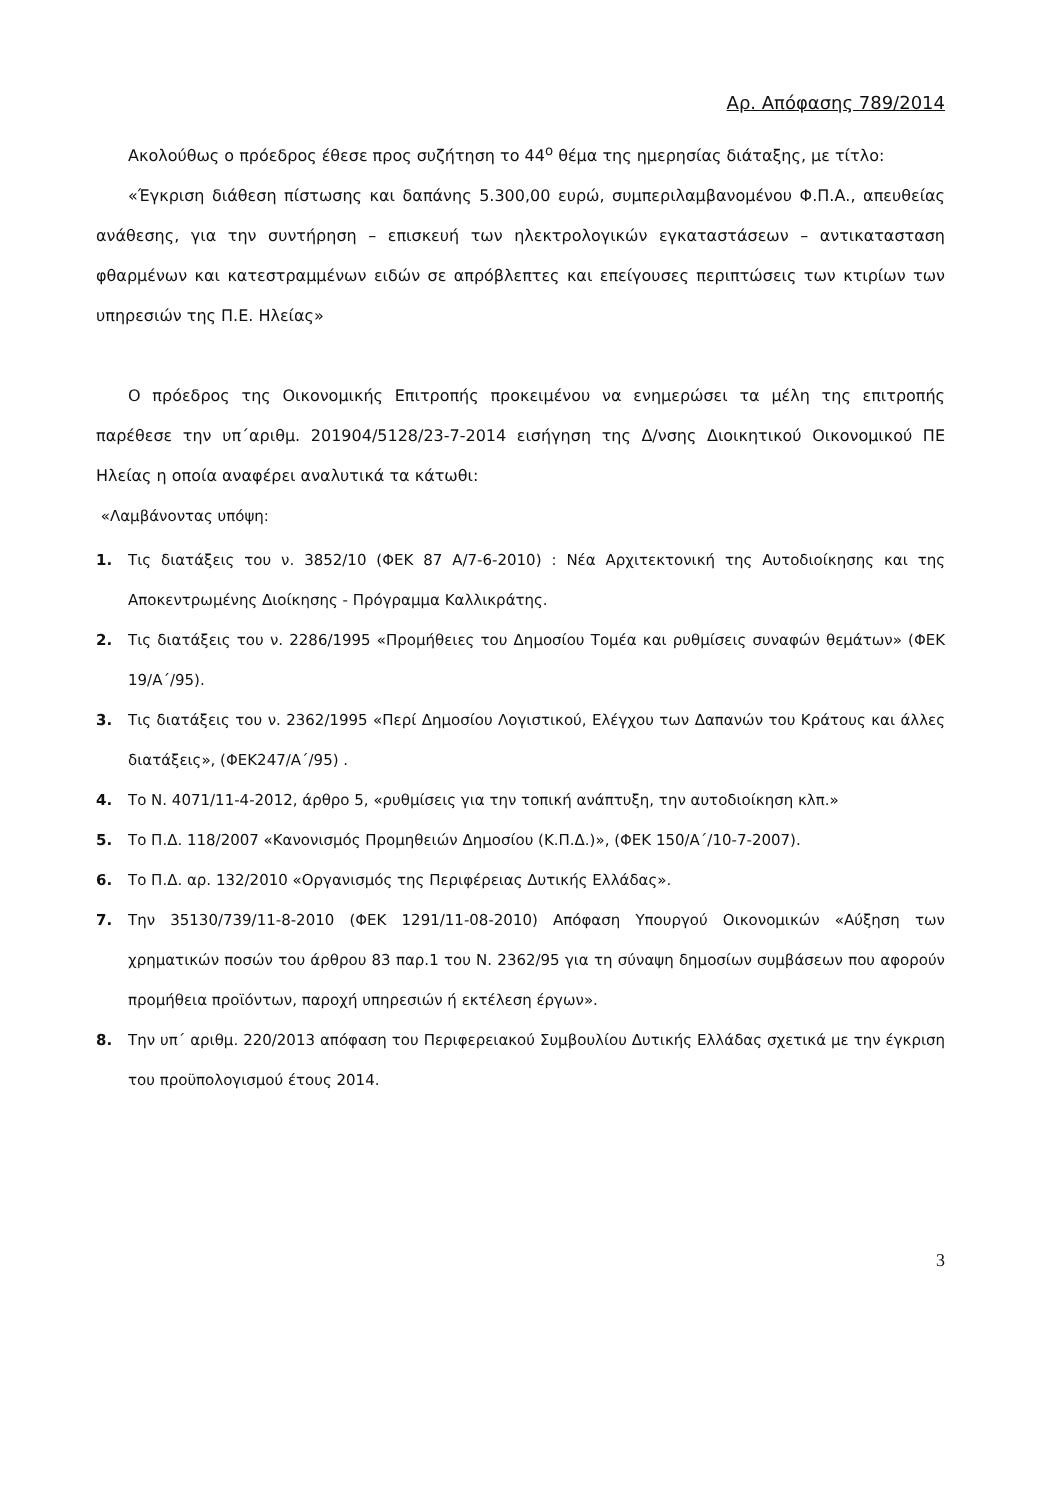Αρ. Απόφασης 789/2014
Ακολούθως ο πρόεδρος έθεσε προς συζήτηση το 44<sup>ο</sup> θέμα της ημερησίας διάταξης, με τίτλο:
«Έγκριση διάθεση πίστωσης και δαπάνης 5.300,00 ευρώ, συμπεριλαμβανομένου Φ.Π.Α., απευθείας ανάθεσης, για την συντήρηση – επισκευή των ηλεκτρολογικών εγκαταστάσεων – αντικατασταση φθαρμένων και κατεστραμμένων ειδών σε απρόβλεπτες και επείγουσες περιπτώσεις των κτιρίων των υπηρεσιών της Π.Ε. Ηλείας»
Ο πρόεδρος της Οικονομικής Επιτροπής προκειμένου να ενημερώσει τα μέλη της επιτροπής παρέθεσε την υπ΄αριθμ. 201904/5128/23-7-2014 εισήγηση της Δ/νσης Διοικητικού Οικονομικού ΠΕ Ηλείας η οποία αναφέρει αναλυτικά τα κάτωθι:
«Λαμβάνοντας υπόψη:
1. Τις διατάξεις του ν. 3852/10 (ΦΕΚ 87 Α/7-6-2010) : Νέα Αρχιτεκτονική της Αυτοδιοίκησης και της Αποκεντρωμένης Διοίκησης - Πρόγραμμα Καλλικράτης.
2. Τις διατάξεις του ν. 2286/1995 «Προμήθειες του Δημοσίου Τομέα και ρυθμίσεις συναφών θεμάτων» (ΦΕΚ 19/Α΄/95).
3. Τις διατάξεις του ν. 2362/1995 «Περί Δημοσίου Λογιστικού, Ελέγχου των Δαπανών του Κράτους και άλλες διατάξεις», (ΦΕΚ247/Α΄/95) .
4. Το Ν. 4071/11-4-2012, άρθρο 5, «ρυθμίσεις για την τοπική ανάπτυξη, την αυτοδιοίκηση κλπ.»
5. Το Π.Δ. 118/2007 «Κανονισμός Προμηθειών Δημοσίου (Κ.Π.Δ.)», (ΦΕΚ 150/Α΄/10-7-2007).
6. Το Π.Δ. αρ. 132/2010 «Οργανισμός της Περιφέρειας Δυτικής Ελλάδας».
7. Την 35130/739/11-8-2010 (ΦΕΚ 1291/11-08-2010) Απόφαση Υπουργού Οικονομικών «Αύξηση των χρηματικών ποσών του άρθρου 83 παρ.1 του Ν. 2362/95 για τη σύναψη δημοσίων συμβάσεων που αφορούν προμήθεια προϊόντων, παροχή υπηρεσιών ή εκτέλεση έργων».
8. Την υπ΄ αριθμ. 220/2013 απόφαση του Περιφερειακού Συμβουλίου Δυτικής Ελλάδας σχετικά με την έγκριση του προϋπολογισμού έτους 2014.
3